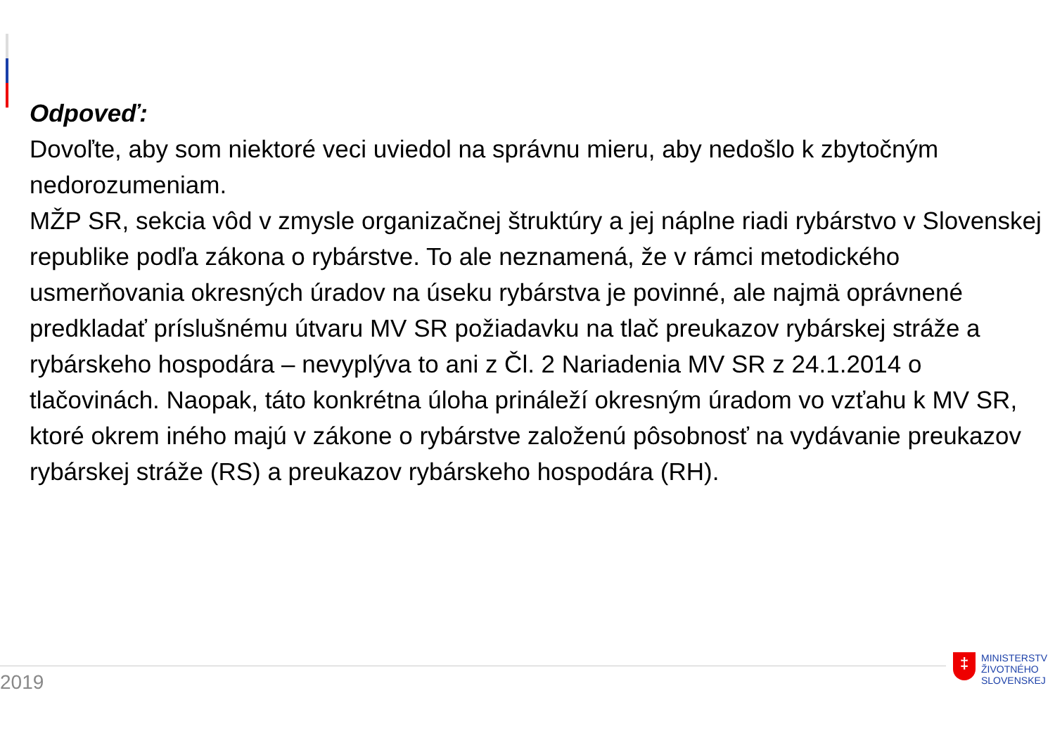Odpoveď:
Dovoľte, aby som niektoré veci uviedol na správnu mieru, aby nedošlo k zbytočným nedorozumeniam.
MŽP SR, sekcia vôd v zmysle organizačnej štruktúry a jej náplne riadi rybárstvo v Slovenskej republike podľa zákona o rybárstve. To ale neznamená, že v rámci metodického usmerňovania okresných úradov na úseku rybárstva je povinné, ale najmä oprávnené predkladať príslušnému útvaru MV SR požiadavku na tlač preukazov rybárskej stráže a rybárskeho hospodára – nevyplýva to ani z Čl. 2 Nariadenia MV SR z 24.1.2014 o tlačovinách. Naopak, táto konkrétna úloha prináleží okresným úradom vo vzťahu k MV SR, ktoré okrem iného majú v zákone o rybárstve založenú pôsobnosť na vydávanie preukazov rybárskej stráže (RS) a preukazov rybárskeho hospodára (RH).
2019
‡
MINISTERSTV
ŽIVOTNÉHO
SLOVENSKEJ